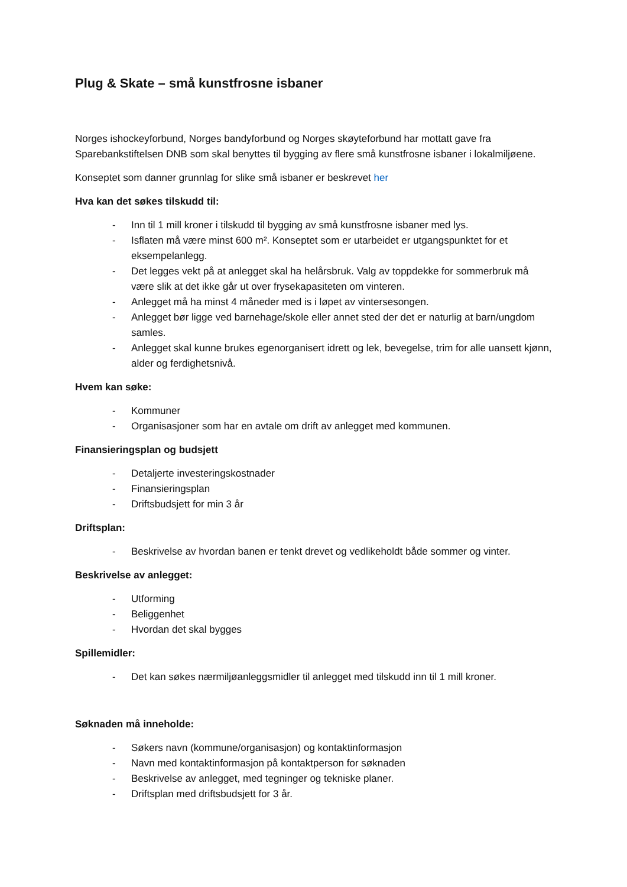Plug & Skate – små kunstfrosne isbaner
Norges ishockeyforbund, Norges bandyforbund og Norges skøyteforbund har mottatt gave fra Sparebankstiftelsen DNB som skal benyttes til bygging av flere små kunstfrosne isbaner i lokalmiljøene.
Konseptet som danner grunnlag for slike små isbaner er beskrevet her
Hva kan det søkes tilskudd til:
- Inn til 1 mill kroner i tilskudd til bygging av små kunstfrosne isbaner med lys.
- Isflaten må være minst 600 m². Konseptet som er utarbeidet er utgangspunktet for et eksempelanlegg.
- Det legges vekt på at anlegget skal ha helårsbruk. Valg av toppdekke for sommerbruk må være slik at det ikke går ut over frysekapasiteten om vinteren.
- Anlegget må ha minst 4 måneder med is i løpet av vintersesongen.
- Anlegget bør ligge ved barnehage/skole eller annet sted der det er naturlig at barn/ungdom samles.
- Anlegget skal kunne brukes egenorganisert idrett og lek, bevegelse, trim for alle uansett kjønn, alder og ferdighetsnivå.
Hvem kan søke:
- Kommuner
- Organisasjoner som har en avtale om drift av anlegget med kommunen.
Finansieringsplan og budsjett
- Detaljerte investeringskostnader
- Finansieringsplan
- Driftsbudsjett for min 3 år
Driftsplan:
- Beskrivelse av hvordan banen er tenkt drevet og vedlikeholdt både sommer og vinter.
Beskrivelse av anlegget:
- Utforming
- Beliggenhet
- Hvordan det skal bygges
Spillemidler:
- Det kan søkes nærmiljøanleggsmidler til anlegget med tilskudd inn til 1 mill kroner.
Søknaden må inneholde:
- Søkers navn (kommune/organisasjon) og kontaktinformasjon
- Navn med kontaktinformasjon på kontaktperson for søknaden
- Beskrivelse av anlegget, med tegninger og tekniske planer.
- Driftsplan med driftsbudsjett for 3 år.